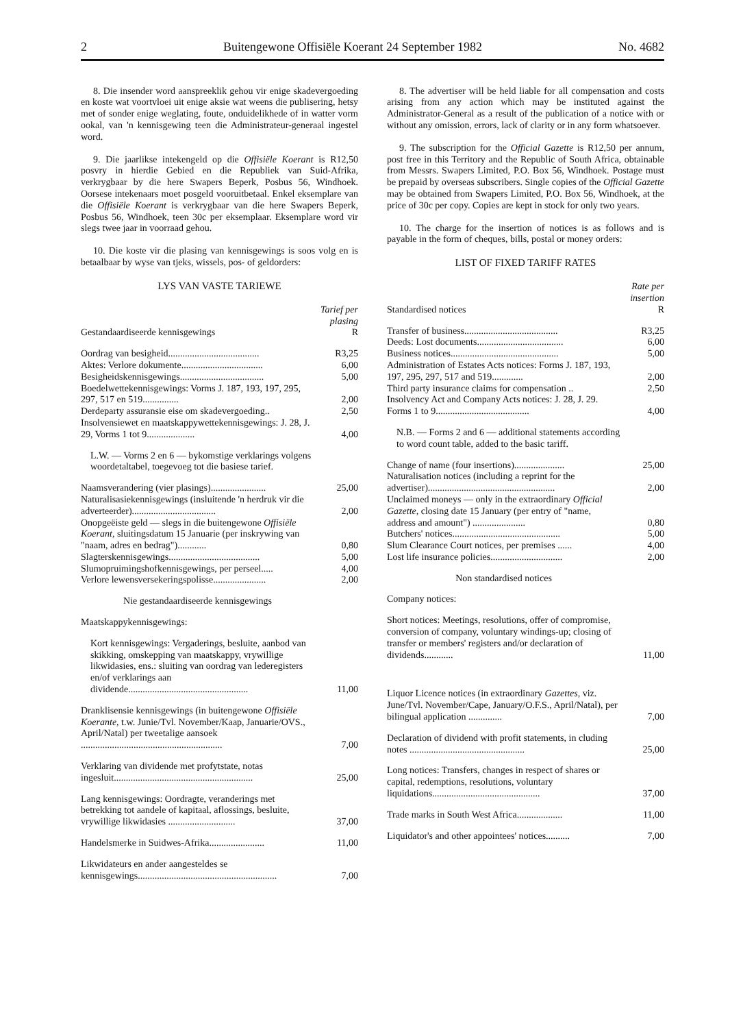2 Buitengewone Offisiële Koerant 24 September 1982 No. 4682
8. Die insender word aanspreeklik gehou vir enige skadevergoeding en koste wat voortvloei uit enige aksie wat weens die publisering, hetsy met of sonder enige weglating, foute, onduidelikhede of in watter vorm ookal, van 'n kennisgewing teen die Administrateur-generaal ingestel word.
9. Die jaarlikse intekengeld op die Offisiële Koerant is R12,50 posvry in hierdie Gebied en die Republiek van Suid-Afrika, verkrygbaar by die here Swapers Beperk, Posbus 56, Windhoek. Oorsese intekenaars moet posgeld vooruitbetaal. Enkel eksemplare van die Offisiële Koerant is verkrygbaar van die here Swapers Beperk, Posbus 56, Windhoek, teen 30c per eksemplaar. Eksemplare word vir slegs twee jaar in voorraad gehou.
10. Die koste vir die plasing van kennisgewings is soos volg en is betaalbaar by wyse van tjeks, wissels, pos- of geldorders:
LYS VAN VASTE TARIEWE
| Gestandaardiseerde kennisgewings | Tarief per plasing R |
| --- | --- |
| Oordrag van besigheid...................................... | R3,25 |
| Aktes: Verlore dokumente.................................. | 6,00 |
| Besigheidskennisgewings................................... | 5,00 |
| Boedelwettekennisgewings: Vorms J. 187, 193, 197, 295, 297, 517 en 519............... | 2,00 |
| Derdeparty assuransie eise om skadevergoeding.. | 2,50 |
| Insolvensiewet en maatskappywettekennisgewings: J. 28, J. 29, Vorms 1 tot 9.................... | 4,00 |
| L.W. — Vorms 2 en 6 — bykomstige verklarings volgens woordetaltabel, toegevoeg tot die basiese tarief. | |
| Naamsverandering (vier plasings)....................... | 25,00 |
| Naturalisasiekennisgewings (insluitende 'n herdruk vir die adverteerder)................................... | 2,00 |
| Onopgeëiste geld — slegs in die buitengewone Offisiële Koerant, sluitingsdatum 15 Januarie (per inskrywing van "naam, adres en bedrag")............ | 0,80 |
| Slagterskennisgewings...................................... | 5,00 |
| Slumopruimingshofkennisgewings, per perseel..... | 4,00 |
| Verlore lewensversekeringspolisse...................... | 2,00 |
| Nie gestandaardiseerde kennisgewings | |
| Maatskappykennisgewings: | |
| Kort kennisgewings: Vergaderings, besluite, aanbod van skikking, omskepping van maatskappy, vrywillige likwidasies, ens.: sluiting van oordrag van lederegisters en/of verklarings aan dividende.................................................. | 11,00 |
| Dranklisensie kennisgewings (in buitengewone Offisiële Koerante, t.w. Junie/Tvl. November/Kaap, Januarie/OVS., April/Natal) per tweetalige aansoek ........................................................... | 7,00 |
| Verklaring van dividende met profytstate, notas ingesluit.......................................................... | 25,00 |
| Lang kennisgewings: Oordragte, veranderings met betrekking tot aandele of kapitaal, aflossings, besluite, vrywillige likwidasies ............................ | 37,00 |
| Handelsmerke in Suidwes-Afrika....................... | 11,00 |
| Likwidateurs en ander aangesteldes se kennisgewings.......................................................... | 7,00 |
8. The advertiser will be held liable for all compensation and costs arising from any action which may be instituted against the Administrator-General as a result of the publication of a notice with or without any omission, errors, lack of clarity or in any form whatsoever.
9. The subscription for the Official Gazette is R12,50 per annum, post free in this Territory and the Republic of South Africa, obtainable from Messrs. Swapers Limited, P.O. Box 56, Windhoek. Postage must be prepaid by overseas subscribers. Single copies of the Official Gazette may be obtained from Swapers Limited, P.O. Box 56, Windhoek, at the price of 30c per copy. Copies are kept in stock for only two years.
10. The charge for the insertion of notices is as follows and is payable in the form of cheques, bills, postal or money orders:
LIST OF FIXED TARIFF RATES
| Standardised notices | Rate per insertion R |
| --- | --- |
| Transfer of business....................................... | R3,25 |
| Deeds: Lost documents.................................... | 6,00 |
| Business notices............................................. | 5,00 |
| Administration of Estates Acts notices: Forms J. 187, 193, 197, 295, 297, 517 and 519............. | 2,00 |
| Third party insurance claims for compensation .. | 2,50 |
| Insolvency Act and Company Acts notices: J. 28, J. 29. Forms 1 to 9....................................... | 4,00 |
| N.B. — Forms 2 and 6 — additional statements according to word count table, added to the basic tariff. | |
| Change of name (four insertions)..................... | 25,00 |
| Naturalisation notices (including a reprint for the advertiser)..................................................... | 2,00 |
| Unclaimed moneys — only in the extraordinary Official Gazette, closing date 15 January (per entry of "name, address and amount") ...................... | 0,80 |
| Butchers' notices............................................. | 5,00 |
| Slum Clearance Court notices, per premises ...... | 4,00 |
| Lost life insurance policies.............................. | 2,00 |
| Non standardised notices | |
| Company notices: | |
| Short notices: Meetings, resolutions, offer of compromise, conversion of company, voluntary windings-up; closing of transfer or members' registers and/or declaration of dividends............ | 11,00 |
| Liquor Licence notices (in extraordinary Gazettes, viz. June/Tvl. November/Cape, January/O.F.S., April/Natal), per bilingual application .............. | 7,00 |
| Declaration of dividend with profit statements, in cluding notes ................................................ | 25,00 |
| Long notices: Transfers, changes in respect of shares or capital, redemptions, resolutions, voluntary liquidations............................................. | 37,00 |
| Trade marks in South West Africa................... | 11,00 |
| Liquidator's and other appointees' notices.......... | 7,00 |